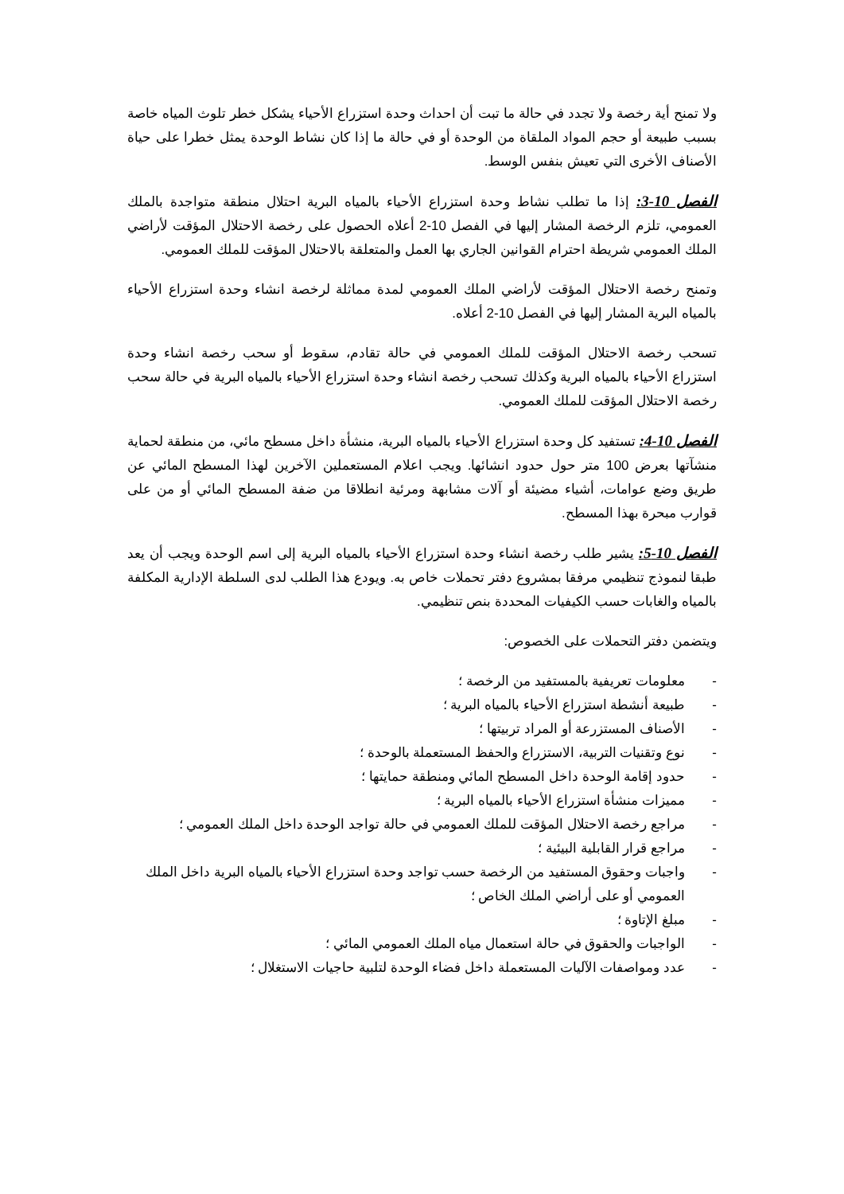ولا تمنح أية رخصة ولا تجدد في حالة ما تبت أن احداث وحدة استزراع الأحياء يشكل خطر تلوث المياه خاصة بسبب طبيعة أو حجم المواد الملقاة من الوحدة أو في حالة ما إذا كان نشاط الوحدة يمثل خطرا على حياة الأصناف الأخرى التي تعيش بنفس الوسط.
الفصل 10-3: إذا ما تطلب نشاط وحدة استزراع الأحياء بالمياه البرية احتلال منطقة متواجدة بالملك العمومي، تلزم الرخصة المشار إليها في الفصل 10-2 أعلاه الحصول على رخصة الاحتلال المؤقت لأراضي الملك العمومي شريطة احترام القوانين الجاري بها العمل والمتعلقة بالاحتلال المؤقت للملك العمومي.
وتمنح رخصة الاحتلال المؤقت لأراضي الملك العمومي لمدة مماثلة لرخصة انشاء وحدة استزراع الأحياء بالمياه البرية المشار إليها في الفصل 10-2 أعلاه.
تسحب رخصة الاحتلال المؤقت للملك العمومي في حالة تقادم، سقوط أو سحب رخصة انشاء وحدة استزراع الأحياء بالمياه البرية وكذلك تسحب رخصة انشاء وحدة استزراع الأحياء بالمياه البرية في حالة سحب رخصة الاحتلال المؤقت للملك العمومي.
الفصل 10-4: تستفيد كل وحدة استزراع الأحياء بالمياه البرية، منشأة داخل مسطح مائي، من منطقة لحماية منشآتها بعرض 100 متر حول حدود انشائها. ويجب اعلام المستعملين الآخرين لهذا المسطح المائي عن طريق وضع عوامات، أشياء مضيئة أو آلات مشابهة ومرئية انطلاقا من ضفة المسطح المائي أو من على قوارب مبحرة بهذا المسطح.
الفصل 10-5: يشير طلب رخصة انشاء وحدة استزراع الأحياء بالمياه البرية إلى اسم الوحدة ويجب أن يعد طبقا لنموذج تنظيمي مرفقا بمشروع دفتر تحملات خاص به. ويودع هذا الطلب لدى السلطة الإدارية المكلفة بالمياه والغابات حسب الكيفيات المحددة بنص تنظيمي.
ويتضمن دفتر التحملات على الخصوص:
- معلومات تعريفية بالمستفيد من الرخصة ؛
- طبيعة أنشطة استزراع الأحياء بالمياه البرية ؛
- الأصناف المستزرعة أو المراد تربيتها ؛
- نوع وتقنيات التربية، الاستزراع والحفظ المستعملة بالوحدة ؛
- حدود إقامة الوحدة داخل المسطح المائي ومنطقة حمايتها ؛
- مميزات منشأة استزراع الأحياء بالمياه البرية ؛
- مراجع رخصة الاحتلال المؤقت للملك العمومي في حالة تواجد الوحدة داخل الملك العمومي ؛
- مراجع قرار القابلية البيئية ؛
- واجبات وحقوق المستفيد من الرخصة حسب تواجد وحدة استزراع الأحياء بالمياه البرية داخل الملك العمومي أو على أراضي الملك الخاص ؛
- مبلغ الإتاوة ؛
- الواجبات والحقوق في حالة استعمال مياه الملك العمومي المائي ؛
- عدد ومواصفات الآليات المستعملة داخل فضاء الوحدة لتلبية حاجيات الاستغلال ؛